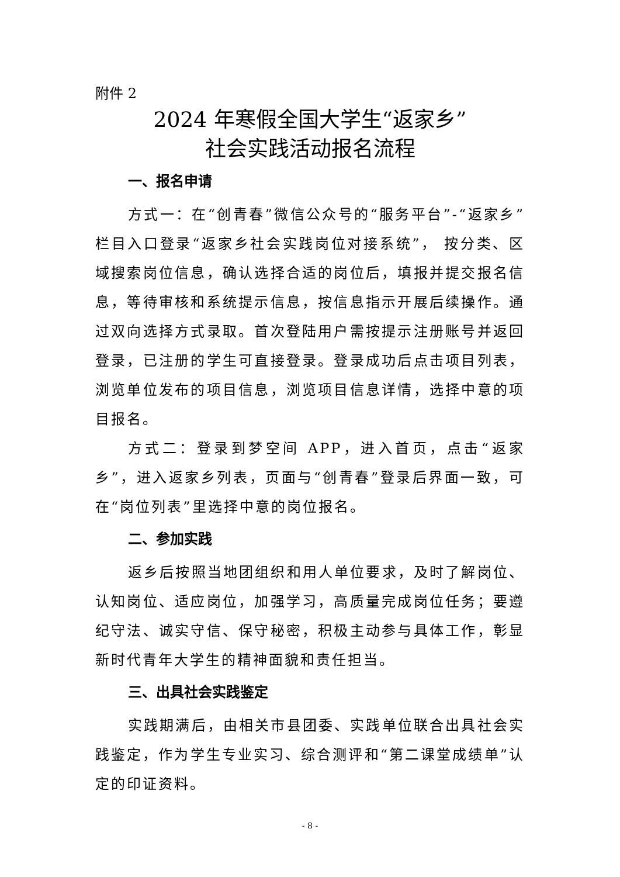附件 2
2024 年寒假全国大学生“返家乡”
社会实践活动报名流程
一、报名申请
方式一：在“创青春”微信公众号的“服务平台”-“返家乡”栏目入口登录“返家乡社会实践岗位对接系统”， 按分类、区域搜索岗位信息，确认选择合适的岗位后，填报并提交报名信息，等待审核和系统提示信息，按信息指示开展后续操作。通过双向选择方式录取。首次登陆用户需按提示注册账号并返回登录，已注册的学生可直接登录。登录成功后点击项目列表，浏览单位发布的项目信息，浏览项目信息详情，选择中意的项目报名。
方式二：登录到梦空间 APP，进入首页，点击“返家乡”，进入返家乡列表，页面与“创青春”登录后界面一致，可在“岗位列表”里选择中意的岗位报名。
二、参加实践
返乡后按照当地团组织和用人单位要求，及时了解岗位、认知岗位、适应岗位，加强学习，高质量完成岗位任务；要遵纪守法、诚实守信、保守秘密，积极主动参与具体工作，彰显新时代青年大学生的精神面貌和责任担当。
三、出具社会实践鉴定
实践期满后，由相关市县团委、实践单位联合出具社会实践鉴定，作为学生专业实习、综合测评和“第二课堂成绩单”认定的印证资料。
- 8 -